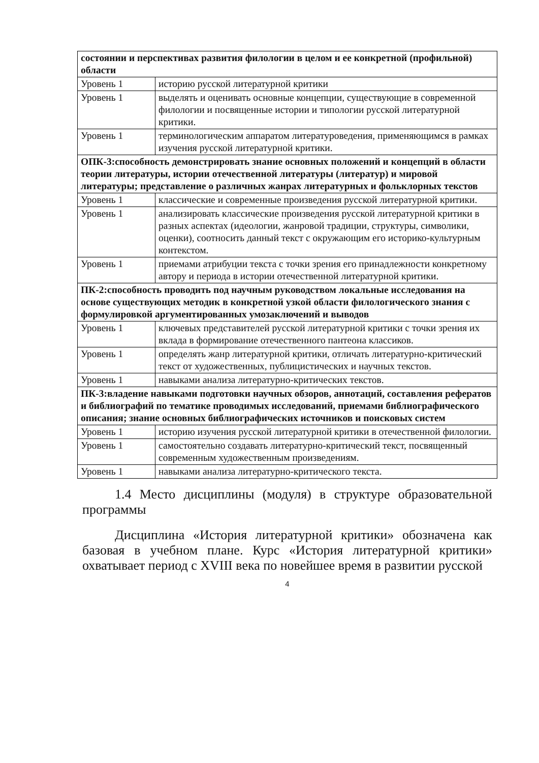| состоянии и перспективах развития филологии в целом и ее конкретной (профильной) области | |
| Уровень 1 | историю русской литературной критики |
| Уровень 1 | выделять и оценивать основные концепции, существующие в современной филологии и посвященные истории и типологии русской литературной критики. |
| Уровень 1 | терминологическим аппаратом литературоведения, применяющимся в рамках изучения русской литературной критики. |
| ОПК-3:способность демонстрировать знание основных положений и концепций в области теории литературы, истории отечественной литературы (литератур) и мировой литературы; представление о различных жанрах литературных и фольклорных текстов | |
| Уровень 1 | классические и современные произведения русской литературной критики. |
| Уровень 1 | анализировать классические произведения русской литературной критики в разных аспектах (идеологии, жанровой традиции, структуры, символики, оценки), соотносить данный текст с окружающим его историко-культурным контекстом. |
| Уровень 1 | приемами атрибуции текста с точки зрения его принадлежности конкретному автору и периода в истории отечественной литературной критики. |
| ПК-2:способность проводить под научным руководством локальные исследования на основе существующих методик в конкретной узкой области филологического знания с формулировкой аргументированных умозаключений и выводов | |
| Уровень 1 | ключевых представителей русской литературной критики с точки зрения их вклада в формирование отечественного пантеона классиков. |
| Уровень 1 | определять жанр литературной критики, отличать литературно-критический текст от художественных, публицистических и научных текстов. |
| Уровень 1 | навыками анализа литературно-критических текстов. |
| ПК-3:владение навыками подготовки научных обзоров, аннотаций, составления рефератов и библиографий по тематике проводимых исследований, приемами библиографического описания; знание основных библиографических источников и поисковых систем | |
| Уровень 1 | историю изучения русской литературной критики в отечественной филологии. |
| Уровень 1 | самостоятельно создавать литературно-критический текст, посвященный современным художественным произведениям. |
| Уровень 1 | навыками анализа литературно-критического текста. |
1.4 Место дисциплины (модуля) в структуре образовательной программы
Дисциплина «История литературной критики» обозначена как базовая в учебном плане. Курс «История литературной критики» охватывает период с XVIII века по новейшее время в развитии русской
4